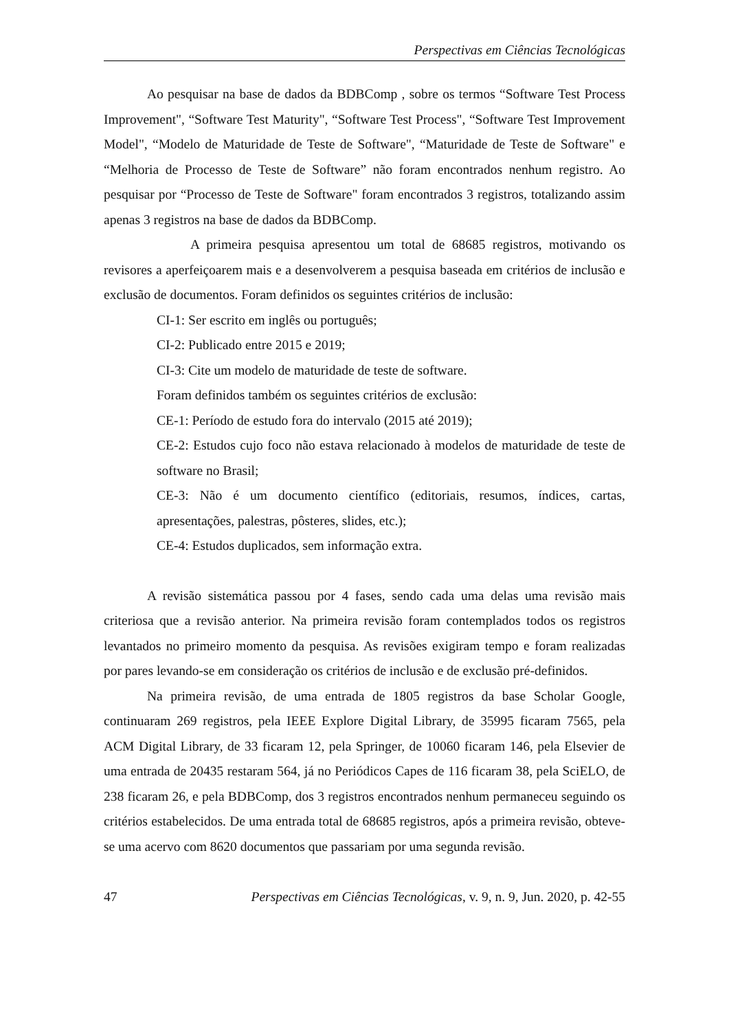Perspectivas em Ciências Tecnológicas
Ao pesquisar na base de dados da BDBComp , sobre os termos “Software Test Process Improvement", “Software Test Maturity", “Software Test Process", “Software Test Improvement Model", “Modelo de Maturidade de Teste de Software", “Maturidade de Teste de Software" e “Melhoria de Processo de Teste de Software” não foram encontrados nenhum registro. Ao pesquisar por “Processo de Teste de Software" foram encontrados 3 registros, totalizando assim apenas 3 registros na base de dados da BDBComp.
A primeira pesquisa apresentou um total de 68685 registros, motivando os revisores a aperfeiçoarem mais e a desenvolverem a pesquisa baseada em critérios de inclusão e exclusão de documentos. Foram definidos os seguintes critérios de inclusão:
CI-1: Ser escrito em inglês ou português;
CI-2: Publicado entre 2015 e 2019;
CI-3: Cite um modelo de maturidade de teste de software.
Foram definidos também os seguintes critérios de exclusão:
CE-1: Período de estudo fora do intervalo (2015 até 2019);
CE-2: Estudos cujo foco não estava relacionado à modelos de maturidade de teste de software no Brasil;
CE-3: Não é um documento científico (editoriais, resumos, índices, cartas, apresentações, palestras, pôsteres, slides, etc.);
CE-4: Estudos duplicados, sem informação extra.
A revisão sistemática passou por 4 fases, sendo cada uma delas uma revisão mais criteriosa que a revisão anterior. Na primeira revisão foram contemplados todos os registros levantados no primeiro momento da pesquisa. As revisões exigiram tempo e foram realizadas por pares levando-se em consideração os critérios de inclusão e de exclusão pré-definidos.
Na primeira revisão, de uma entrada de 1805 registros da base Scholar Google, continuaram 269 registros, pela IEEE Explore Digital Library, de 35995 ficaram 7565, pela ACM Digital Library, de 33 ficaram 12, pela Springer, de 10060 ficaram 146, pela Elsevier de uma entrada de 20435 restaram 564, já no Periódicos Capes de 116 ficaram 38, pela SciELO, de 238 ficaram 26, e pela BDBComp, dos 3 registros encontrados nenhum permaneceu seguindo os critérios estabelecidos. De uma entrada total de 68685 registros, após a primeira revisão, obteve-se uma acervo com 8620 documentos que passariam por uma segunda revisão.
47 Perspectivas em Ciências Tecnológicas, v. 9, n. 9, Jun. 2020, p. 42-55